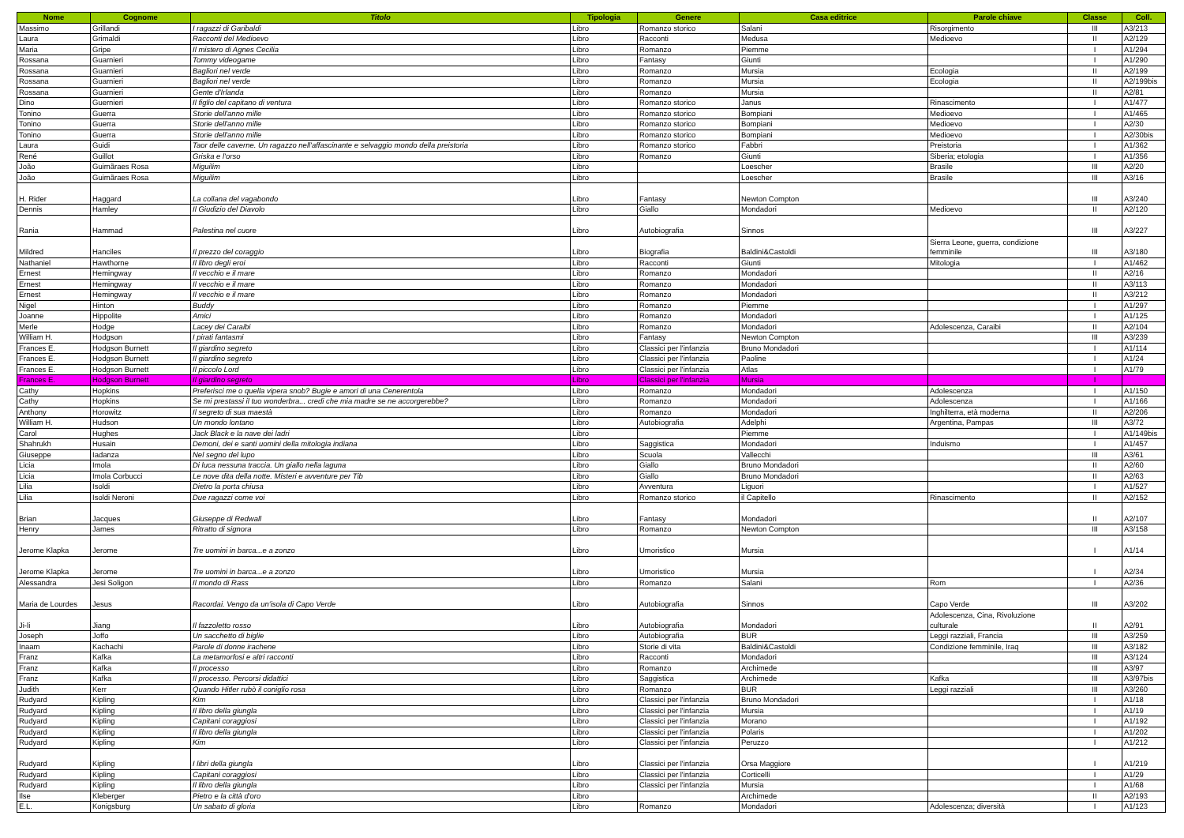| Nome | Cognome | Titolo | Tipologia | Genere | Casa editrice | Parole chiave | Classe | Coll. |
| --- | --- | --- | --- | --- | --- | --- | --- | --- |
| Massimo | Grillandi | I ragazzi di Garibaldi | Libro | Romanzo storico | Salani | Risorgimento | III | A3/213 |
| Laura | Grimaldi | Racconti del Medioevo | Libro | Racconti | Medusa | Medioevo | II | A2/129 |
| Maria | Gripe | Il mistero di Agnes Cecilia | Libro | Romanzo | Piemme | | I | A1/294 |
| Rossana | Guarnieri | Tommy videogame | Libro | Fantasy | Giunti | | I | A1/290 |
| Rossana | Guarnieri | Bagliori nel verde | Libro | Romanzo | Mursia | Ecologia | II | A2/199 |
| Rossana | Guarnieri | Bagliori nel verde | Libro | Romanzo | Mursia | Ecologia | II | A2/199bis |
| Rossana | Guarnieri | Gente d'Irlanda | Libro | Romanzo | Mursia | | II | A2/81 |
| Dino | Guernieri | Il figlio del capitano di ventura | Libro | Romanzo storico | Janus | Rinascimento | I | A1/477 |
| Tonino | Guerra | Storie dell'anno mille | Libro | Romanzo storico | Bompiani | Medioevo | I | A1/465 |
| Tonino | Guerra | Storie dell'anno mille | Libro | Romanzo storico | Bompiani | Medioevo | I | A2/30 |
| Tonino | Guerra | Storie dell'anno mille | Libro | Romanzo storico | Bompiani | Medioevo | I | A2/30bis |
| Laura | Guidi | Taor delle caverne. Un ragazzo nell'affascinante e selvaggio mondo della preistoria | Libro | Romanzo storico | Fabbri | Preistoria | I | A1/362 |
| René | Guillot | Griska e l'orso | Libro | Romanzo | Giunti | Siberia; etologia | I | A1/356 |
| João | Guimãraes Rosa | Miguilim | Libro | | Loescher | Brasile | III | A2/20 |
| João | Guimãraes Rosa | Miguilim | Libro | | Loescher | Brasile | III | A3/16 |
| H. Rider | Haggard | La collana del vagabondo | Libro | Fantasy | Newton Compton | | III | A3/240 |
| Dennis | Hamley | Il Giudizio del Diavolo | Libro | Giallo | Mondadori | Medioevo | II | A2/120 |
| Rania | Hammad | Palestina nel cuore | Libro | Autobiografia | Sinnos | | III | A3/227 |
| Mildred | Hanciles | Il prezzo del coraggio | Libro | Biografia | Baldini&Castoldi | Sierra Leone, guerra, condizione femminile | III | A3/180 |
| Nathaniel | Hawthorne | Il libro degli eroi | Libro | Racconti | Giunti | Mitologia | I | A1/462 |
| Ernest | Hemingway | Il vecchio e il mare | Libro | Romanzo | Mondadori | | II | A2/16 |
| Ernest | Hemingway | Il vecchio e il mare | Libro | Romanzo | Mondadori | | II | A3/113 |
| Ernest | Hemingway | Il vecchio e il mare | Libro | Romanzo | Mondadori | | II | A3/212 |
| Nigel | Hinton | Buddy | Libro | Romanzo | Piemme | | I | A1/297 |
| Joanne | Hippolite | Amici | Libro | Romanzo | Mondadori | | I | A1/125 |
| Merle | Hodge | Lacey dei Caraibi | Libro | Romanzo | Mondadori | Adolescenza, Caraibi | II | A2/104 |
| William H. | Hodgson | I pirati fantasmi | Libro | Fantasy | Newton Compton | | III | A3/239 |
| Frances E. | Hodgson Burnett | Il giardino segreto | Libro | Classici per l'infanzia | Bruno Mondadori | | I | A1/114 |
| Frances E. | Hodgson Burnett | Il giardino segreto | Libro | Classici per l'infanzia | Paoline | | I | A1/24 |
| Frances E. | Hodgson Burnett | Il piccolo Lord | Libro | Classici per l'infanzia | Atlas | | I | A1/79 |
| Frances E. | Hodgson Burnett | Il giardino segreto | Libro | Classici per l'infanzia | Mursia | | I | |
| Cathy | Hopkins | Preferisci me o quella vipera snob? Bugie e amori di una Cenerentola | Libro | Romanzo | Mondadori | Adolescenza | I | A1/150 |
| Cathy | Hopkins | Se mi prestassi il tuo wonderbra... credi che mia madre se ne accorgerebbe? | Libro | Romanzo | Mondadori | Adolescenza | I | A1/166 |
| Anthony | Horowitz | Il segreto di sua maestà | Libro | Romanzo | Mondadori | Inghilterra, età moderna | II | A2/206 |
| William H. | Hudson | Un mondo lontano | Libro | Autobiografia | Adelphi | Argentina, Pampas | III | A3/72 |
| Carol | Hughes | Jack Black e la nave dei ladri | Libro | | Piemme | | I | A1/149bis |
| Shahrukh | Husain | Demoni, dei e santi uomini della mitologia indiana | Libro | Saggistica | Mondadori | Induismo | I | A1/457 |
| Giuseppe | Iadanza | Nel segno del lupo | Libro | Scuola | Vallecchi | | III | A3/61 |
| Licia | Imola | Di luca nessuna traccia. Un giallo nella laguna | Libro | Giallo | Bruno Mondadori | | II | A2/60 |
| Licia | Imola Corbucci | Le nove dita della notte. Misteri e avventure per Tib | Libro | Giallo | Bruno Mondadori | | II | A2/63 |
| Lilia | Isoldi | Dietro la porta chiusa | Libro | Avventura | Liguori | | I | A1/527 |
| Lilia | Isoldi Neroni | Due ragazzi come voi | Libro | Romanzo storico | il Capitello | Rinascimento | II | A2/152 |
| Brian | Jacques | Giuseppe di Redwall | Libro | Fantasy | Mondadori | | II | A2/107 |
| Henry | James | Ritratto di signora | Libro | Romanzo | Newton Compton | | III | A3/158 |
| Jerome Klapka | Jerome | Tre uomini in barca...e a zonzo | Libro | Umoristico | Mursia | | I | A1/14 |
| Jerome Klapka | Jerome | Tre uomini in barca...e a zonzo | Libro | Umoristico | Mursia | | I | A2/34 |
| Alessandra | Jesi Soligon | Il mondo di Rass | Libro | Romanzo | Salani | Rom | I | A2/36 |
| Maria de Lourdes | Jesus | Racordai. Vengo da un'isola di Capo Verde | Libro | Autobiografia | Sinnos | Capo Verde | III | A3/202 |
| Ji-li | Jiang | Il fazzoletto rosso | Libro | Autobiografia | Mondadori | Adolescenza, Cina, Rivoluzione culturale | II | A2/91 |
| Joseph | Joffo | Un sacchetto di biglie | Libro | Autobiografia | BUR | Leggi razziali, Francia | III | A3/259 |
| Inaam | Kachachi | Parole di donne irachene | Libro | Storie di vita | Baldini&Castoldi | Condizione femminile, Iraq | III | A3/182 |
| Franz | Kafka | La metamorfosi e altri racconti | Libro | Racconti | Mondadori | | III | A3/124 |
| Franz | Kafka | Il processo | Libro | Romanzo | Archimede | | III | A3/97 |
| Franz | Kafka | Il processo. Percorsi didattici | Libro | Saggistica | Archimede | Kafka | III | A3/97bis |
| Judith | Kerr | Quando Hitler rubò il coniglio rosa | Libro | Romanzo | BUR | Leggi razziali | III | A3/260 |
| Rudyard | Kipling | Kim | Libro | Classici per l'infanzia | Bruno Mondadori | | I | A1/18 |
| Rudyard | Kipling | Il libro della giungla | Libro | Classici per l'infanzia | Mursia | | I | A1/19 |
| Rudyard | Kipling | Capitani coraggiosi | Libro | Classici per l'infanzia | Morano | | I | A1/192 |
| Rudyard | Kipling | Il libro della giungla | Libro | Classici per l'infanzia | Polaris | | I | A1/202 |
| Rudyard | Kipling | Kim | Libro | Classici per l'infanzia | Peruzzo | | I | A1/212 |
| Rudyard | Kipling | I libri della giungla | Libro | Classici per l'infanzia | Orsa Maggiore | | I | A1/219 |
| Rudyard | Kipling | Capitani coraggiosi | Libro | Classici per l'infanzia | Corticelli | | I | A1/29 |
| Rudyard | Kipling | Il libro della giungla | Libro | Classici per l'infanzia | Mursia | | I | A1/68 |
| Ilse | Kleberger | Pietro e la città d'oro | Libro | | Archimede | | II | A2/193 |
| E.L. | Konigsburg | Un sabato di gloria | Libro | Romanzo | Mondadori | Adolescenza; diversità | I | A1/123 |